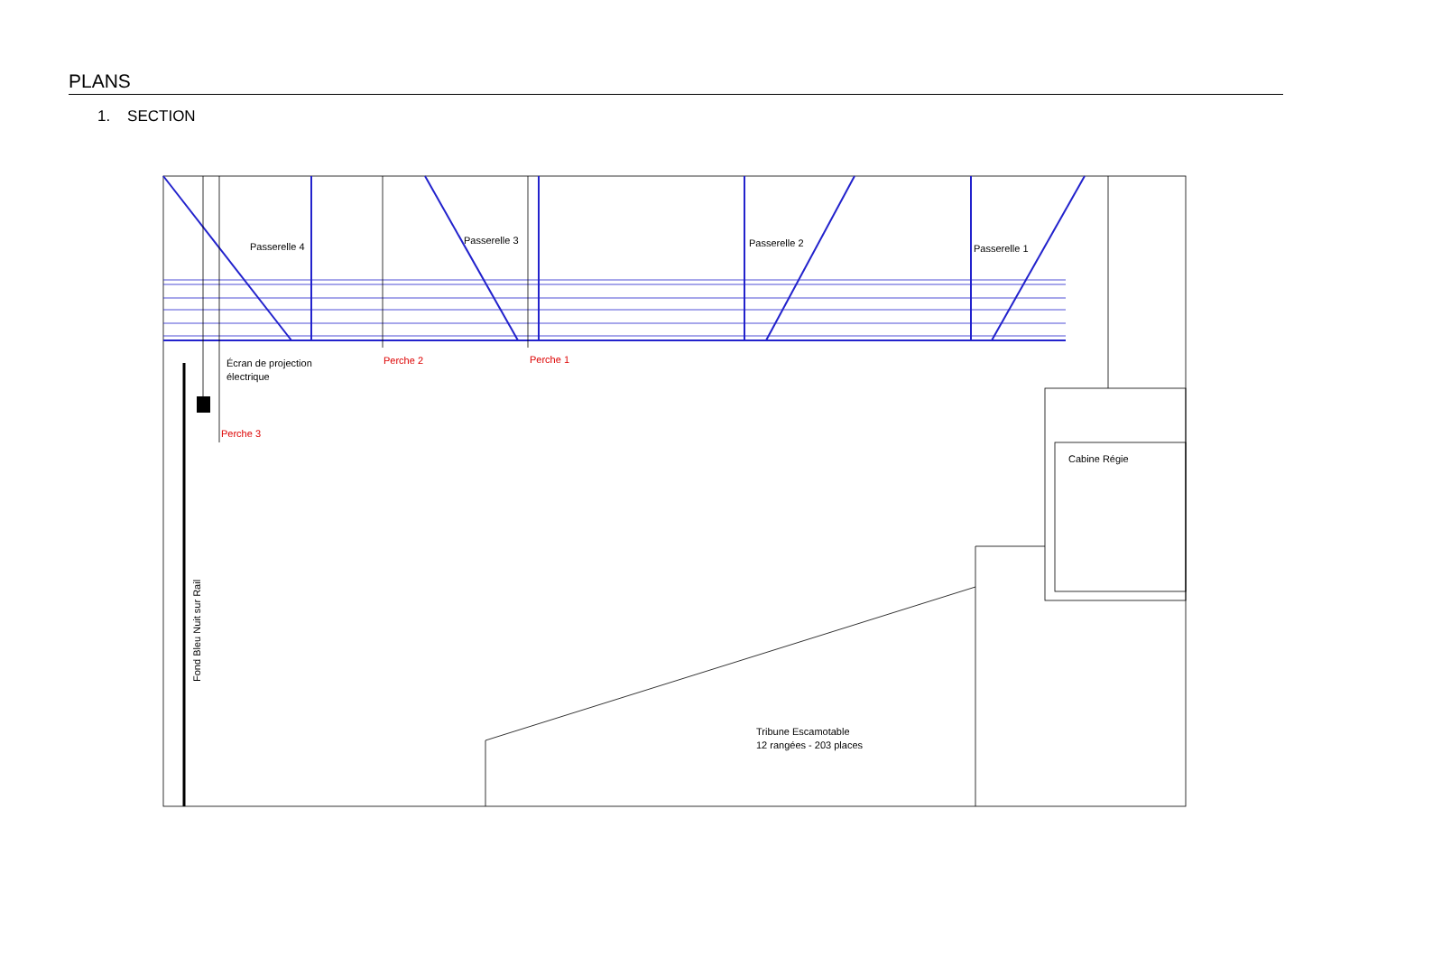PLANS
1. SECTION
Passerelle 4
Passerelle 3
Passerelle 2
Passerelle 1
Écran de projection
électrique
Perche 2
Perche 1
Perche 3
Cabine Régie
Tribune Escamotable
12 rangées - 203 places
Fond Bleu Nuit sur Rail